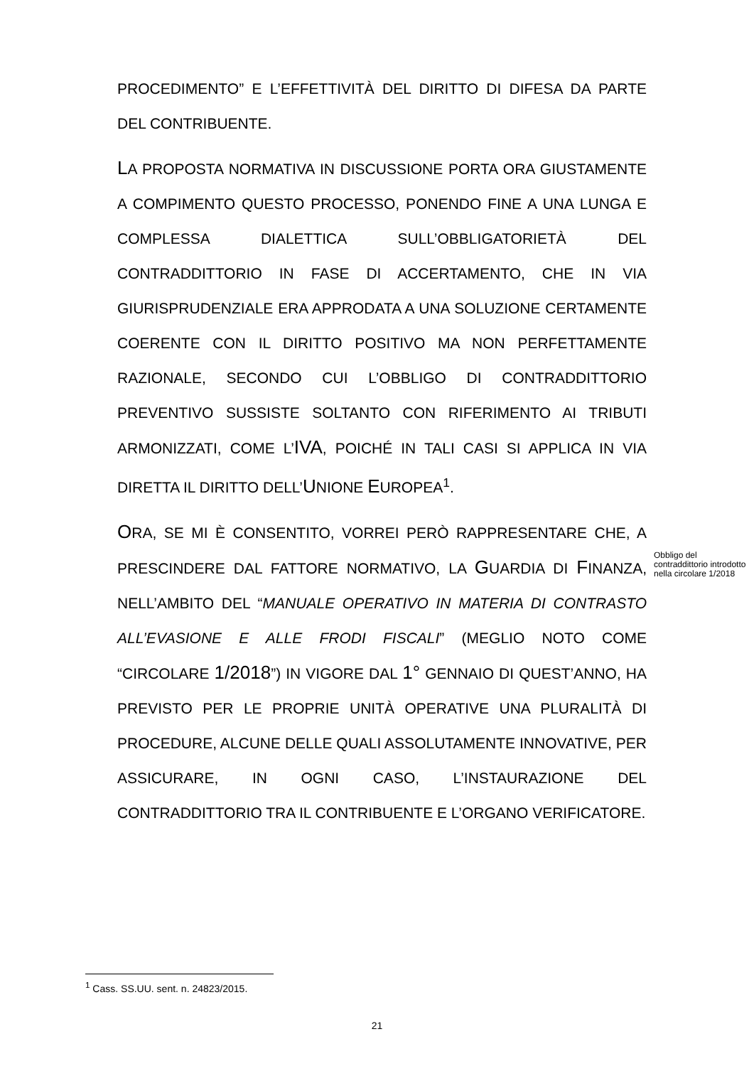PROCEDIMENTO” E L’EFFETTIVITÀ DEL DIRITTO DI DIFESA DA PARTE DEL CONTRIBUENTE.
LA PROPOSTA NORMATIVA IN DISCUSSIONE PORTA ORA GIUSTAMENTE A COMPIMENTO QUESTO PROCESSO, PONENDO FINE A UNA LUNGA E COMPLESSA DIALETTICA SULL’OBBLIGATORIETÀ DEL CONTRADDITTORIO IN FASE DI ACCERTAMENTO, CHE IN VIA GIURISPRUDENZIALE ERA APPRODATA A UNA SOLUZIONE CERTAMENTE COERENTE CON IL DIRITTO POSITIVO MA NON PERFETTAMENTE RAZIONALE, SECONDO CUI L’OBBLIGO DI CONTRADDITTORIO PREVENTIVO SUSSISTE SOLTANTO CON RIFERIMENTO AI TRIBUTI ARMONIZZATI, COME L’IVA, POICHÉ IN TALI CASI SI APPLICA IN VIA DIRETTA IL DIRITTO DELL’UNIONE EUROPEA<sup>1</sup>.
ORA, SE MI È CONSENTITO, VORREI PERÒ RAPPRESENTARE CHE, A PRESCINDERE DAL FATTORE NORMATIVO, LA GUARDIA DI FINANZA, NELL’AMBITO DEL “MANUALE OPERATIVO IN MATERIA DI CONTRASTO ALL’EVASIONE E ALLE FRODI FISCALI” (MEGLIO NOTO COME “CIRCOLARE 1/2018”) IN VIGORE DAL 1° GENNAIO DI QUEST’ANNO, HA PREVISTO PER LE PROPRIE UNITÀ OPERATIVE UNA PLURALITÀ DI PROCEDURE, ALCUNE DELLE QUALI ASSOLUTAMENTE INNOVATIVE, PER ASSICURARE, IN OGNI CASO, L’INSTAURAZIONE DEL CONTRADDITTORIO TRA IL CONTRIBUENTE E L’ORGANO VERIFICATORE.
Obbligo del contraddittorio introdotto nella circolare 1/2018
<sup>1</sup> Cass. SS.UU. sent. n. 24823/2015.
21